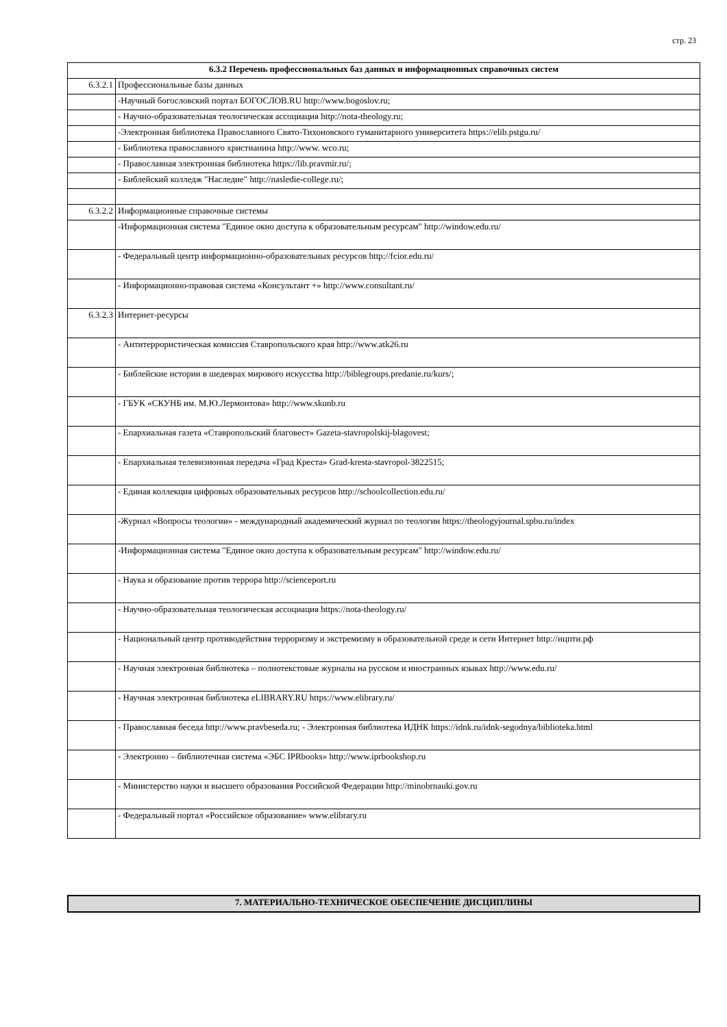стр. 23
| 6.3.2 Перечень профессиональных баз данных и информационных справочных систем | |
| 6.3.2.1 | Профессиональные базы данных |
| | -Научный богословский портал БОГОСЛОВ.RU http://www.bogoslov.ru; |
| | - Научно-образовательная теологическая ассоциация http://nota-theology.ru; |
| | -Электронная библиотека Православного Свято-Тихоновского гуманитарного университета https://elib.pstgu.ru/ |
| | - Библиотека православного христианина http://www. wco.ru; |
| | - Православная электронная библиотека https://lib.pravmir.ru/; |
| | - Библейский колледж "Наследие" http://nasledie-college.ru/; |
| 6.3.2.2 | Информационные справочные системы |
| | -Информационная система "Единое окно доступа к образовательным ресурсам" http://window.edu.ru/ |
| | - Федеральный центр информационно-образовательных ресурсов http://fcior.edu.ru/ |
| | - Информационно-правовая система «Консультант +» http://www.consultant.ru/ |
| 6.3.2.3 | Интернет-ресурсы |
| | - Антитеррористическая комиссия Ставропольского края http://www.atk26.ru |
| | - Библейские истории в шедеврах мирового искусства http://biblegroups.predanie.ru/kurs/; |
| | - ГБУК «СКУНБ им. М.Ю.Лермонтова» http://www.skunb.ru |
| | - Епархиальная газета «Ставропольский благовест» Gazeta-stavropolskij-blagovest; |
| | - Епархиальная телевизионная передача «Град Креста» Grad-kresta-stavropol-3822515; |
| | - Единая коллекция цифровых образовательных ресурсов http://schoolcollection.edu.ru/ |
| | -Журнал «Вопросы теологии» - международный академический журнал по теологии https://theologyjournal.spbu.ru/index |
| | -Информационная система "Единое окно доступа к образовательным ресурсам" http://window.edu.ru/ |
| | - Наука и образование против террора http://scienceport.ru |
| | - Научно-образовательная теологическая ассоциация https://nota-theology.ru/ |
| | - Национальный центр противодействия терроризму и экстремизму в образовательной среде и сети Интернет http://нцпти.рф |
| | - Научная электронная библиотека – полнотекстовые журналы на русском и иностранных языках http://www.edu.ru/ |
| | - Научная электронная библиотека eLIBRARY.RU https://www.elibrary.ru/ |
| | - Православная беседа http://www.pravbeseda.ru; - Электронная библиотека ИДНК https://idnk.ru/idnk-segodnya/biblioteka.html |
| | - Электронно – библиотечная система «ЭБС IPRbooks» http://www.iprbookshop.ru |
| | - Министерство науки и высшего образования Российской Федерации http://minobrnauki.gov.ru |
| | - Федеральный портал «Российское образование» www.elibrary.ru |
| 7. МАТЕРИАЛЬНО-ТЕХНИЧЕСКОЕ ОБЕСПЕЧЕНИЕ ДИСЦИПЛИНЫ |